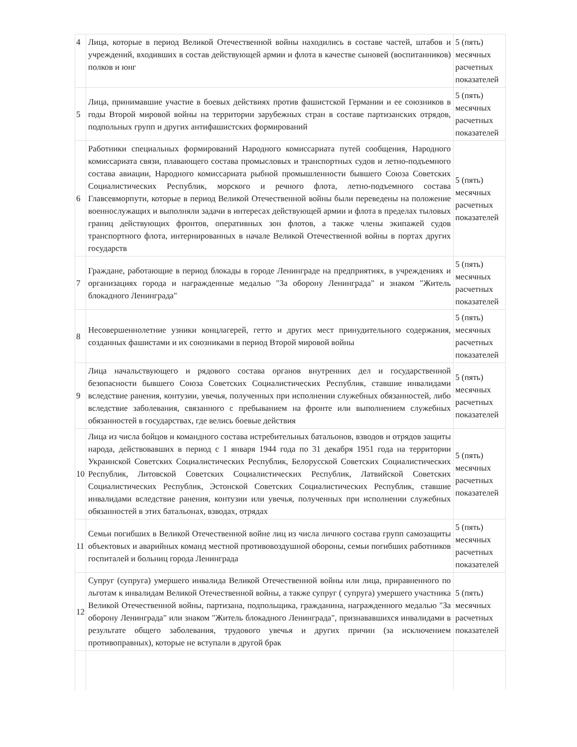| 4 | Лица, которые в период Великой Отечественной войны находились в составе частей, штабов и учреждений, входивших в состав действующей армии и флота в качестве сыновей (воспитанников) полков и юнг | 5 (пять) месячных расчетных показателей |
| 5 | Лица, принимавшие участие в боевых действиях против фашистской Германии и ее союзников в годы Второй мировой войны на территории зарубежных стран в составе партизанских отрядов, подпольных групп и других антифашистских формирований | 5 (пять) месячных расчетных показателей |
| 6 | Работники специальных формирований Народного комиссариата путей сообщения, Народного комиссариата связи, плавающего состава промысловых и транспортных судов и летно-подъемного состава авиации, Народного комиссариата рыбной промышленности бывшего Союза Советских Социалистических Республик, морского и речного флота, летно-подъемного состава Главсевморпути, которые в период Великой Отечественной войны были переведены на положение военнослужащих и выполняли задачи в интересах действующей армии и флота в пределах тыловых границ действующих фронтов, оперативных зон флотов, а также члены экипажей судов транспортного флота, интернированных в начале Великой Отечественной войны в портах других государств | 5 (пять) месячных расчетных показателей |
| 7 | Граждане, работающие в период блокады в городе Ленинграде на предприятиях, в учреждениях и организациях города и награжденные медалью "За оборону Ленинграда" и знаком "Житель блокадного Ленинграда" | 5 (пять) месячных расчетных показателей |
| 8 | Несовершеннолетние узники концлагерей, гетто и других мест принудительного содержания, созданных фашистами и их союзниками в период Второй мировой войны | 5 (пять) месячных расчетных показателей |
| 9 | Лица начальствующего и рядового состава органов внутренних дел и государственной безопасности бывшего Союза Советских Социалистических Республик, ставшие инвалидами вследствие ранения, контузии, увечья, полученных при исполнении служебных обязанностей, либо вследствие заболевания, связанного с пребыванием на фронте или выполнением служебных обязанностей в государствах, где велись боевые действия | 5 (пять) месячных расчетных показателей |
| 10 | Лица из числа бойцов и командного состава истребительных батальонов, взводов и отрядов защиты народа, действовавших в период с 1 января 1944 года по 31 декабря 1951 года на территории Украинской Советских Социалистических Республик, Белорусской Советских Социалистических Республик, Литовской Советских Социалистических Республик, Латвийской Советских Социалистических Республик, Эстонской Советских Социалистических Республик, ставшие инвалидами вследствие ранения, контузии или увечья, полученных при исполнении служебных обязанностей в этих батальонах, взводах, отрядах | 5 (пять) месячных расчетных показателей |
| 11 | Семьи погибших в Великой Отечественной войне лиц из числа личного состава групп самозащиты объектовых и аварийных команд местной противовоздушной обороны, семьи погибших работников госпиталей и больниц города Ленинграда | 5 (пять) месячных расчетных показателей |
| 12 | Супруг (супруга) умершего инвалида Великой Отечественной войны или лица, приравненного по льготам к инвалидам Великой Отечественной войны, а также супруг ( супруга) умершего участника Великой Отечественной войны, партизана, подпольщика, гражданина, награжденного медалью "За оборону Ленинграда" или знаком "Житель блокадного Ленинграда", признававшихся инвалидами в результате общего заболевания, трудового увечья и других причин (за исключением противоправных), которые не вступали в другой брак | 5 (пять) месячных расчетных показателей |